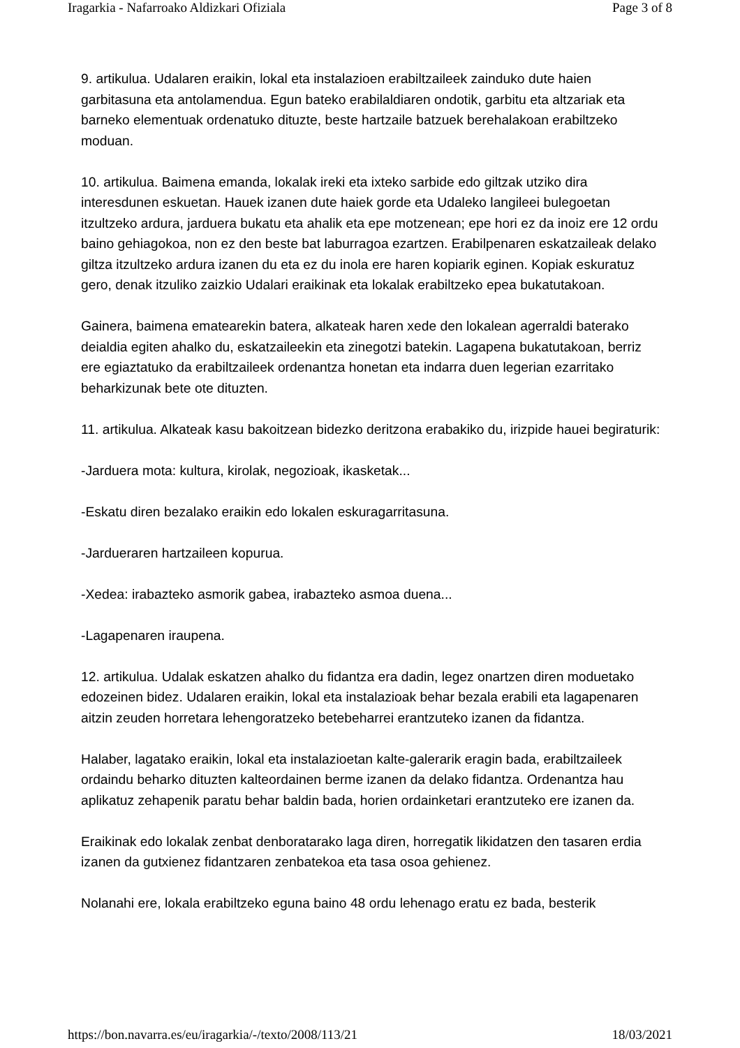Iragarkia - Nafarroako Aldizkari Ofiziala Page 3 of 8
9. artikulua. Udalaren eraikin, lokal eta instalazioen erabiltzaileek zainduko dute haien garbitasuna eta antolamendua. Egun bateko erabilaldiaren ondotik, garbitu eta altzariak eta barneko elementuak ordenatuko dituzte, beste hartzaile batzuek berehalakoan erabiltzeko moduan.
10. artikulua. Baimena emanda, lokalak ireki eta ixteko sarbide edo giltzak utziko dira interesdunen eskuetan. Hauek izanen dute haiek gorde eta Udaleko langileei bulegoetan itzultzeko ardura, jarduera bukatu eta ahalik eta epe motzenean; epe hori ez da inoiz ere 12 ordu baino gehiagokoa, non ez den beste bat laburragoa ezartzen. Erabilpenaren eskatzaileak delako giltza itzultzeko ardura izanen du eta ez du inola ere haren kopiarik eginen. Kopiak eskuratuz gero, denak itzuliko zaizkio Udalari eraikinak eta lokalak erabiltzeko epea bukatutakoan.
Gainera, baimena ematearekin batera, alkateak haren xede den lokalean agerraldi baterako deialdia egiten ahalko du, eskatzaileekin eta zinegotzi batekin. Lagapena bukatutakoan, berriz ere egiaztatuko da erabiltzaileek ordenantza honetan eta indarra duen legerian ezarritako beharkizunak bete ote dituzten.
11. artikulua. Alkateak kasu bakoitzean bidezko deritzona erabakiko du, irizpide hauei begiraturik:
-Jarduera mota: kultura, kirolak, negozioak, ikasketak...
-Eskatu diren bezalako eraikin edo lokalen eskuragarritasuna.
-Jardueraren hartzaileen kopurua.
-Xedea: irabazteko asmorik gabea, irabazteko asmoa duena...
-Lagapenaren iraupena.
12. artikulua. Udalak eskatzen ahalko du fidantza era dadin, legez onartzen diren moduetako edozeinen bidez. Udalaren eraikin, lokal eta instalazioak behar bezala erabili eta lagapenaren aitzin zeuden horretara lehengoratzeko betebeharrei erantzuteko izanen da fidantza.
Halaber, lagatako eraikin, lokal eta instalazioetan kalte-galerarik eragin bada, erabiltzaileek ordaindu beharko dituzten kalteordainen berme izanen da delako fidantza. Ordenantza hau aplikatuz zehapenik paratu behar baldin bada, horien ordainketari erantzuteko ere izanen da.
Eraikinak edo lokalak zenbat denboratarako laga diren, horregatik likidatzen den tasaren erdia izanen da gutxienez fidantzaren zenbatekoa eta tasa osoa gehienez.
Nolanahi ere, lokala erabiltzeko eguna baino 48 ordu lehenago eratu ez bada, besterik
https://bon.navarra.es/eu/iragarkia/-/texto/2008/113/21 18/03/2021